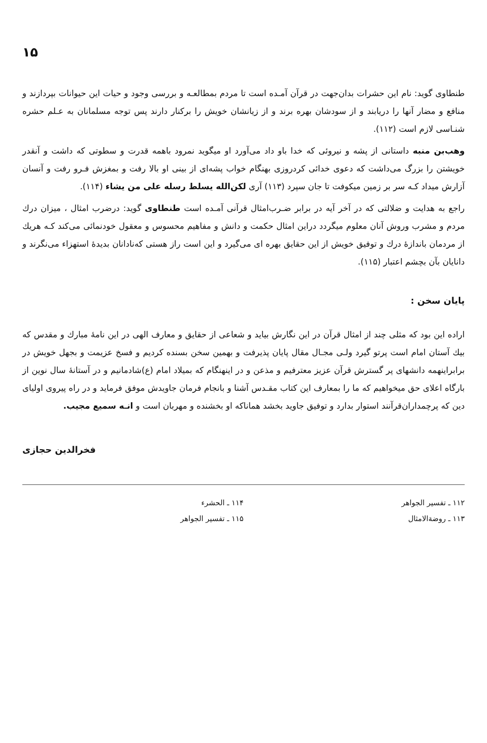۱۵
طنطاوی گوید: نام این حشرات بدان‌جهت در قرآن آمـده است تا مردم بمطالعـه و بررسی وجود و حیات این حیوانات بپردازند و منافع و مضار آنها را دریابند و از سودشان بهره برند و از زیانشان خویش را برکنار دارند پس توجه مسلمانان به عـلم حشره شنـاسی لازم است (۱۱۲).
وهب‌بن منبه داستانی از پشه و نیروئی که خدا باو داد می‌آورد او میگوید نمرود باهمه قدرت و سطوتی که داشت و آنقدر خویشتن را بزرگ می‌داشت که دعوی خدائی کردروزی بهنگام خواب پشه‌ای از بینی او بالا رفت و بمغزش فـرو رفت و آنسان آزارش میداد کـه سر بر زمین میکوفت تا جان سپرد (۱۱۳) آری لکن‌الله یسلط رسله علی من یشاء (۱۱۴).
راجع به هدایت و ضلالتی که در آخر آیه در برابر ضـرب‌امثال قرآنی آمـده است طنطاوی گوید: درضرب امثال ، میزان درك مردم و مشرب وروش آنان معلوم میگردد دراین امثال حکمت و دانش و مفاهیم محسوس و معقول خودنمائی می‌کند کـه هریك از مردمان باندازهٔ درك و توفیق خویش از این حقایق بهره ای می‌گیرد و این است راز هستی که‌نادانان بدیدهٔ استهزاء می‌نگرند و دانایان بآن بچشم اعتبار (۱۱۵).
پایان سخن :
اراده این بود که مثلی چند از امثال قرآن در این نگارش بیاید و شعاعی از حقایق و معارف الهی در این نامهٔ مبارك و مقدس که بیك آستان امام است پرتو گیرد ولـی مجـال مقال پایان پذیرفت و بهمین سخن بسنده کردیم و فسخ عزیمت و بجهل خویش در برابراینهمه دانشهای پر گسترش قرآن عزیز معترفیم و مذعن و در اینهنگام که بمیلاد امام (ع)شادمانیم و در آستانهٔ سال نوین از بارگاه اعلای حق میخواهیم که ما را بمعارف این کتاب مقـدس آشنا و بانجام فرمان جاویدش موفق فرماید و در راه پیروی اولیای دین که پرچمداران‌قرآنند استوار بدارد و توفیق جاوید بخشد هماناکه او بخشنده و مهربان است و انـه سمیع مجیب.
فخرالدین حجازی
۱۱۲ ـ تفسیر الجواهر
۱۱۳ ـ روضةالامثال
۱۱۴ ـ الحشرء
۱۱۵ ـ تفسیر الجواهر